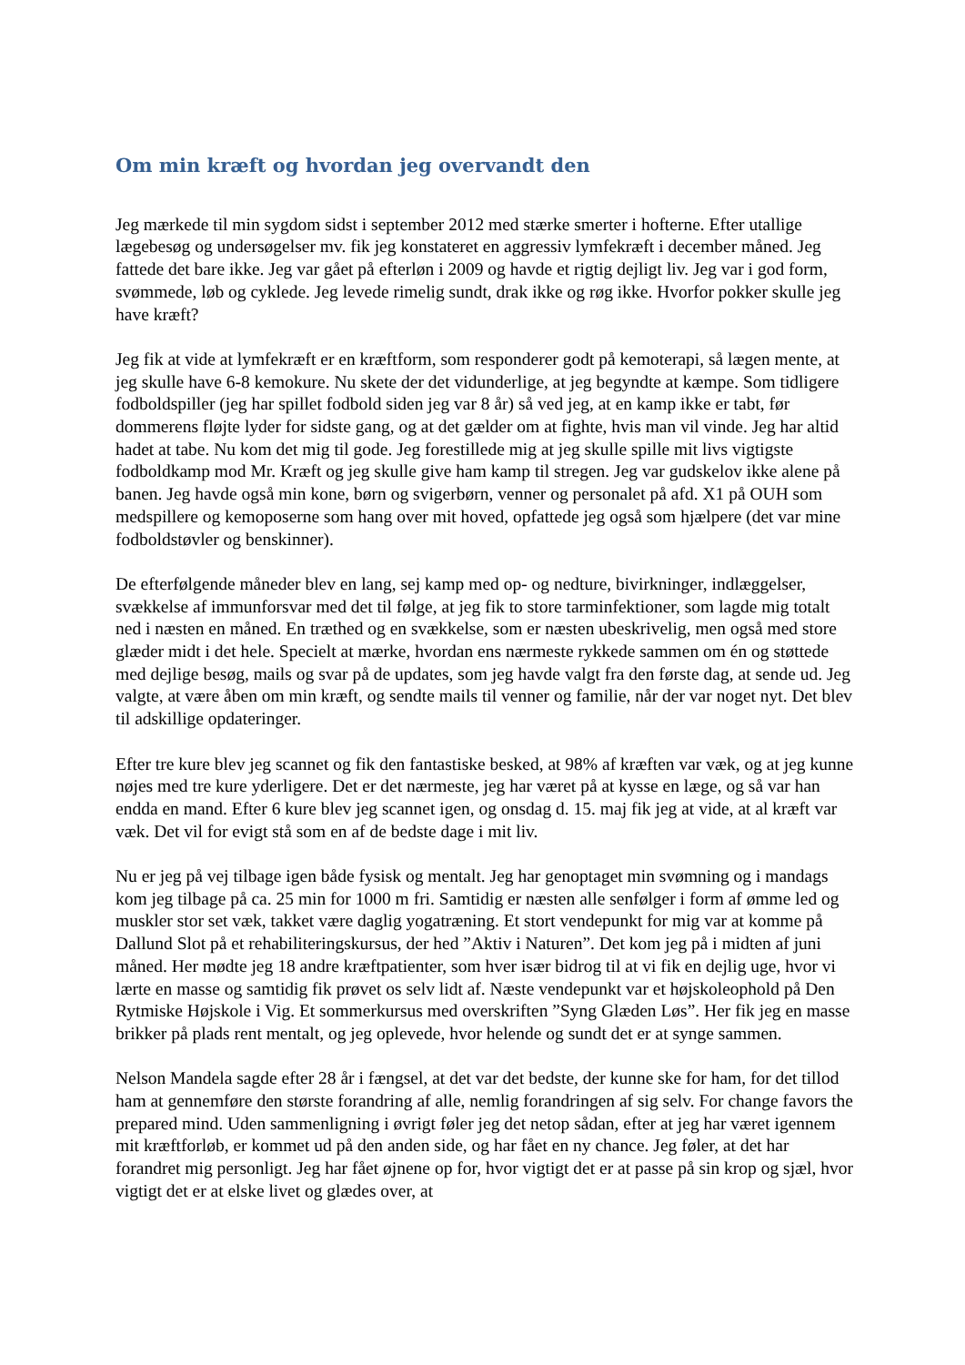Om min kræft og hvordan jeg overvandt den
Jeg mærkede til min sygdom sidst i september 2012 med stærke smerter i hofterne. Efter utallige lægebesøg og undersøgelser mv. fik jeg konstateret en aggressiv lymfekræft i december måned. Jeg fattede det bare ikke. Jeg var gået på efterløn i 2009 og havde et rigtig dejligt liv. Jeg var i god form, svømmede, løb og cyklede. Jeg levede rimelig sundt, drak ikke og røg ikke. Hvorfor pokker skulle jeg have kræft?
Jeg fik at vide at lymfekræft er en kræftform, som responderer godt på kemoterapi, så lægen mente, at jeg skulle have 6-8 kemokure. Nu skete der det vidunderlige, at jeg begyndte at kæmpe. Som tidligere fodboldspiller (jeg har spillet fodbold siden jeg var 8 år) så ved jeg, at en kamp ikke er tabt, før dommerens fløjte lyder for sidste gang, og at det gælder om at fighte, hvis man vil vinde. Jeg har altid hadet at tabe. Nu kom det mig til gode. Jeg forestillede mig at jeg skulle spille mit livs vigtigste fodboldkamp mod Mr. Kræft og jeg skulle give ham kamp til stregen. Jeg var gudskelov ikke alene på banen. Jeg havde også min kone, børn og svigerbørn, venner og personalet på afd. X1 på OUH som medspillere og kemoposerne som hang over mit hoved, opfattede jeg også som hjælpere (det var mine fodboldstøvler og benskinner).
De efterfølgende måneder blev en lang, sej kamp med op- og nedture, bivirkninger, indlæggelser, svækkelse af immunforsvar med det til følge, at jeg fik to store tarminfektioner, som lagde mig totalt ned i næsten en måned. En træthed og en svækkelse, som er næsten ubeskrivelig, men også med store glæder midt i det hele. Specielt at mærke, hvordan ens nærmeste rykkede sammen om én og støttede med dejlige besøg, mails og svar på de updates, som jeg havde valgt fra den første dag, at sende ud. Jeg valgte, at være åben om min kræft, og sendte mails til venner og familie, når der var noget nyt. Det blev til adskillige opdateringer.
Efter tre kure blev jeg scannet og fik den fantastiske besked, at 98% af kræften var væk, og at jeg kunne nøjes med tre kure yderligere. Det er det nærmeste, jeg har været på at kysse en læge, og så var han endda en mand. Efter 6 kure blev jeg scannet igen, og onsdag d. 15. maj fik jeg at vide, at al kræft var væk. Det vil for evigt stå som en af de bedste dage i mit liv.
Nu er jeg på vej tilbage igen både fysisk og mentalt. Jeg har genoptaget min svømning og i mandags kom jeg tilbage på ca. 25 min for 1000 m fri. Samtidig er næsten alle senfølger i form af ømme led og muskler stor set væk, takket være daglig yogatræning. Et stort vendepunkt for mig var at komme på Dallund Slot på et rehabiliteringskursus, der hed ”Aktiv i Naturen”. Det kom jeg på i midten af juni måned. Her mødte jeg 18 andre kræftpatienter, som hver især bidrog til at vi fik en dejlig uge, hvor vi lærte en masse og samtidig fik prøvet os selv lidt af. Næste vendepunkt var et højskoleophold på Den Rytmiske Højskole i Vig. Et sommerkursus med overskriften ”Syng Glæden Løs”. Her fik jeg en masse brikker på plads rent mentalt, og jeg oplevede, hvor helende og sundt det er at synge sammen.
Nelson Mandela sagde efter 28 år i fængsel, at det var det bedste, der kunne ske for ham, for det tillod ham at gennemføre den største forandring af alle, nemlig forandringen af sig selv. For change favors the prepared mind. Uden sammenligning i øvrigt føler jeg det netop sådan, efter at jeg har været igennem mit kræftforløb, er kommet ud på den anden side, og har fået en ny chance. Jeg føler, at det har forandret mig personligt. Jeg har fået øjnene op for, hvor vigtigt det er at passe på sin krop og sjæl, hvor vigtigt det er at elske livet og glædes over, at